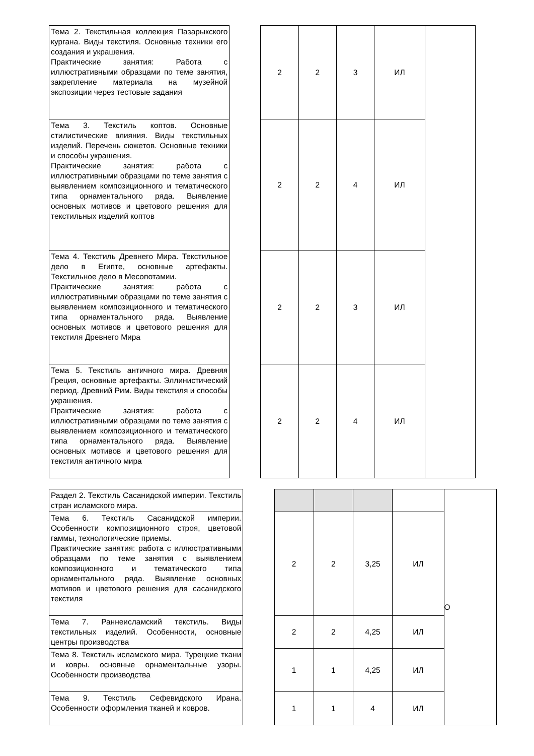| Тема 2. Текстильная коллекция Пазарыкского кургана. Виды текстиля. Основные техники его создания и украшения. Практические занятия: Работа с иллюстративными образцами по теме занятия, закрепление материала на музейной экспозиции через тестовые задания | | 2 | 2 | 3 | ИЛ | |
| Тема 3. Текстиль коптов. Основные стилистические влияния. Виды текстильных изделий. Перечень сюжетов. Основные техники и способы украшения. Практические занятия: работа с иллюстративными образцами по теме занятия с выявлением композиционного и тематического типа орнаментального ряда. Выявление основных мотивов и цветового решения для текстильных изделий коптов | | 2 | 2 | 4 | ИЛ | |
| Тема 4. Текстиль Древнего Мира. Текстильное дело в Египте, основные артефакты. Текстильное дело в Месопотамии. Практические занятия: работа с иллюстративными образцами по теме занятия с выявлением композиционного и тематического типа орнаментального ряда. Выявление основных мотивов и цветового решения для текстиля Древнего Мира | | 2 | 2 | 3 | ИЛ | |
| Тема 5. Текстиль античного мира. Древняя Греция, основные артефакты. Эллинистический период. Древний Рим. Виды текстиля и способы украшения. Практические занятия: работа с иллюстративными образцами по теме занятия с выявлением композиционного и тематического типа орнаментального ряда. Выявление основных мотивов и цветового решения для текстиля античного мира | | 2 | 2 | 4 | ИЛ | |
| Раздел 2. Текстиль Сасанидской империи. Текстиль стран исламского мира. | | | | | | О |
| Тема 6. Текстиль Сасанидской империи. Особенности композиционного строя, цветовой гаммы, технологические приемы. Практические занятия: работа с иллюстративными образцами по теме занятия с выявлением композиционного и тематического типа орнаментального ряда. Выявление основных мотивов и цветового решения для сасанидского текстиля | | 2 | 2 | 3,25 | ИЛ | |
| Тема 7. Раннеисламский текстиль. Виды текстильных изделий. Особенности, основные центры производства | | 2 | 2 | 4,25 | ИЛ | |
| Тема 8. Текстиль исламского мира. Турецкие ткани и ковры. основные орнаментальные узоры. Особенности производства | | 1 | 1 | 4,25 | ИЛ | |
| Тема 9. Текстиль Сефевидского Ирана. Особенности оформления тканей и ковров. | | 1 | 1 | 4 | ИЛ | |